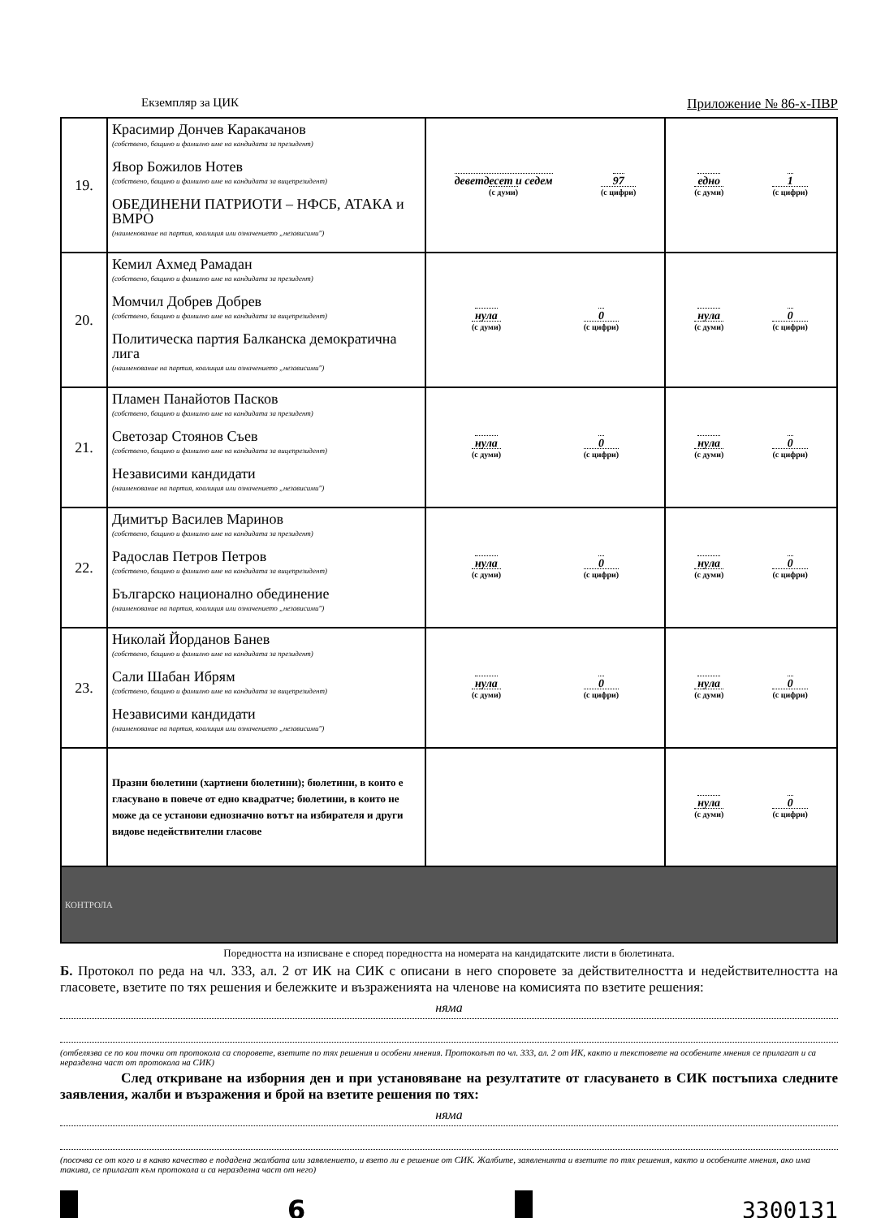Екземпляр за ЦИК Приложение № 86-х-ПВР
| 19. | Красимир Дончев Каракачанов (собствено, бащино и фамилно име на кандидата за президент) Явор Божилов Нотев (собствено, бащино и фамилно име на кандидата за вицепрезидент) ОБЕДИНЕНИ ПАТРИОТИ – НФСБ, АТАКА и ВМРО (наименование на партия, коалиция или означението „независими") | деветдесет и седем (с думи) 97 (с цифри) | едно (с думи) 1 (с цифри) |
| 20. | Кемил Ахмед Рамадан (собствено, бащино и фамилно име на кандидата за президент) Момчил Добрев Добрев (собствено, бащино и фамилно име на кандидата за вицепрезидент) Политическа партия Балканска демократична лига (наименование на партия, коалиция или означението „независими") | нула (с думи) 0 (с цифри) | нула (с думи) 0 (с цифри) |
| 21. | Пламен Панайотов Пасков (собствено, бащино и фамилно име на кандидата за президент) Светозар Стоянов Съев (собствено, бащино и фамилно име на кандидата за вицепрезидент) Независими кандидати (наименование на партия, коалиция или означението „независими") | нула (с думи) 0 (с цифри) | нула (с думи) 0 (с цифри) |
| 22. | Димитър Василев Маринов (собствено, бащино и фамилно име на кандидата за президент) Радослав Петров Петров (собствено, бащино и фамилно име на кандидата за вицепрезидент) Българско национално обединение (наименование на партия, коалиция или означението „независими") | нула (с думи) 0 (с цифри) | нула (с думи) 0 (с цифри) |
| 23. | Николай Йорданов Банев (собствено, бащино и фамилно име на кандидата за президент) Сали Шабан Ибрям (собствено, бащино и фамилно име на кандидата за вицепрезидент) Независими кандидати (наименование на партия, коалиция или означението „независими") | нула (с думи) 0 (с цифри) | нула (с думи) 0 (с цифри) |
| | Празни бюлетини (хартиени бюлетини); бюлетини, в които е гласувано в повече от едно квадратче; бюлетини, в които не може да се установи еднозначно вотът на избирателя и други видове недействителни гласове | | нула (с думи) 0 (с цифри) |
| КОНТРОЛА | | | |
Поредността на изписване е според поредността на номерата на кандидатските листи в бюлетината.
Б. Протокол по реда на чл. 333, ал. 2 от ИК на СИК с описани в него споровете за действителността и недействителността на гласовете, взетите по тях решения и бележките и възраженията на членове на комисията по взетите решения:
няма
(отбелязва се по кои точки от протокола са споровете, взетите по тях решения и особени мнения. Протоколът по чл. 333, ал. 2 от ИК, както и текстовете на особените мнения се прилагат и са неразделна част от протокола на СИК)
След откриване на изборния ден и при установяване на резултатите от гласуването в СИК постъпиха следните заявления, жалби и възражения и брой на взетите решения по тях:
няма
(посочва се от кого и в какво качество е подадена жалбата или заявлението, и взето ли е решение от СИК. Жалбите, заявленията и взетите по тях решения, както и особените мнения, ако има такива, се прилагат към протокола и са неразделна част от него)
6 3300131